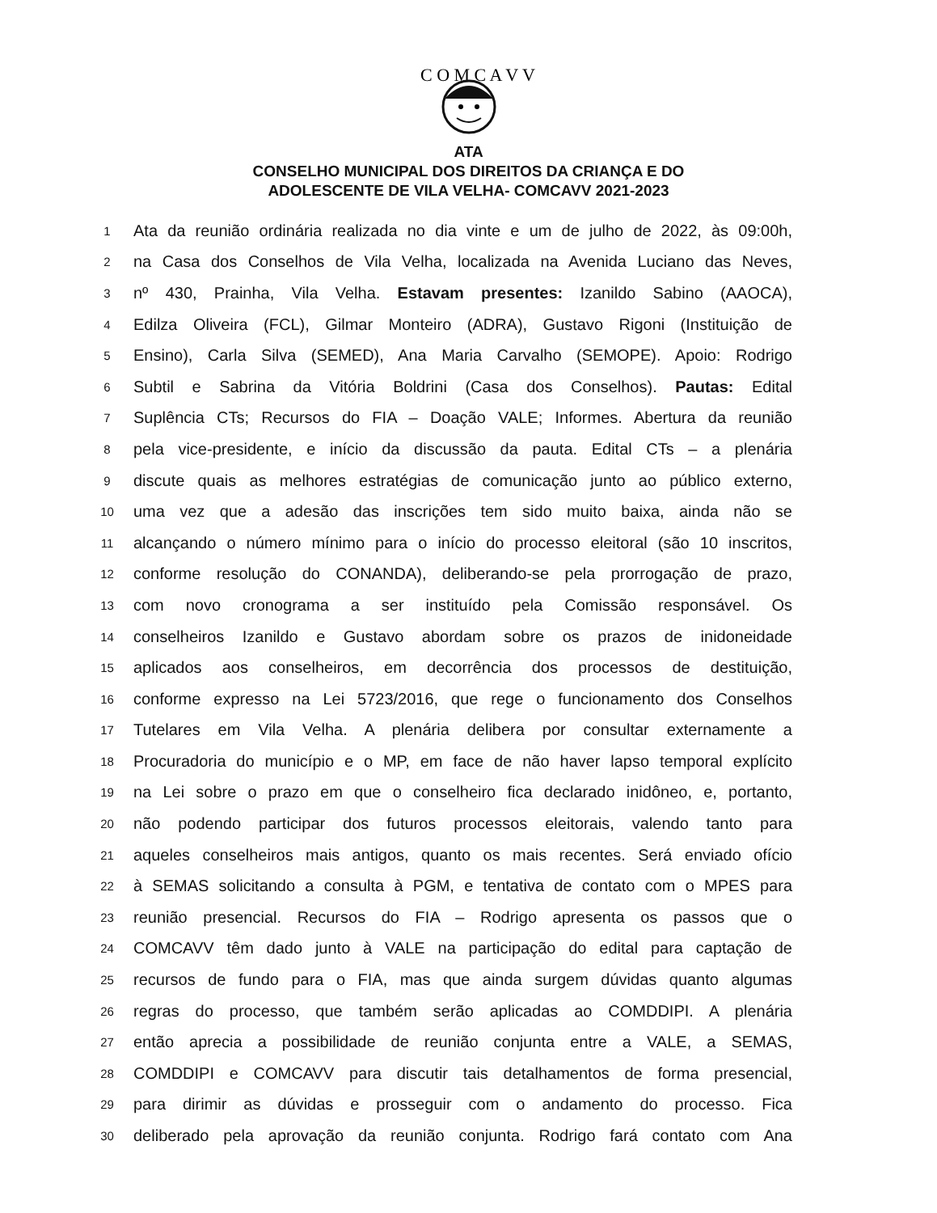C O M C A V V
ATA
CONSELHO MUNICIPAL DOS DIREITOS DA CRIANÇA E DO
ADOLESCENTE DE VILA VELHA- COMCAVV 2021-2023
1 Ata da reunião ordinária realizada no dia vinte e um de julho de 2022, às 09:00h,
2 na Casa dos Conselhos de Vila Velha, localizada na Avenida Luciano das Neves,
3 nº 430, Prainha, Vila Velha. Estavam presentes: Izanildo Sabino (AAOCA),
4 Edilza Oliveira (FCL), Gilmar Monteiro (ADRA), Gustavo Rigoni (Instituição de
5 Ensino), Carla Silva (SEMED), Ana Maria Carvalho (SEMOPE). Apoio: Rodrigo
6 Subtil e Sabrina da Vitória Boldrini (Casa dos Conselhos). Pautas: Edital
7 Suplência CTs; Recursos do FIA – Doação VALE; Informes. Abertura da reunião
8 pela vice-presidente, e início da discussão da pauta. Edital CTs – a plenária
9 discute quais as melhores estratégias de comunicação junto ao público externo,
10 uma vez que a adesão das inscrições tem sido muito baixa, ainda não se
11 alcançando o número mínimo para o início do processo eleitoral (são 10 inscritos,
12 conforme resolução do CONANDA), deliberando-se pela prorrogação de prazo,
13 com novo cronograma a ser instituído pela Comissão responsável. Os
14 conselheiros Izanildo e Gustavo abordam sobre os prazos de inidoneidade
15 aplicados aos conselheiros, em decorrência dos processos de destituição,
16 conforme expresso na Lei 5723/2016, que rege o funcionamento dos Conselhos
17 Tutelares em Vila Velha. A plenária delibera por consultar externamente a
18 Procuradoria do município e o MP, em face de não haver lapso temporal explícito
19 na Lei sobre o prazo em que o conselheiro fica declarado inidôneo, e, portanto,
20 não podendo participar dos futuros processos eleitorais, valendo tanto para
21 aqueles conselheiros mais antigos, quanto os mais recentes. Será enviado ofício
22 à SEMAS solicitando a consulta à PGM, e tentativa de contato com o MPES para
23 reunião presencial. Recursos do FIA – Rodrigo apresenta os passos que o
24 COMCAVV têm dado junto à VALE na participação do edital para captação de
25 recursos de fundo para o FIA, mas que ainda surgem dúvidas quanto algumas
26 regras do processo, que também serão aplicadas ao COMDDIPI. A plenária
27 então aprecia a possibilidade de reunião conjunta entre a VALE, a SEMAS,
28 COMDDIPI e COMCAVV para discutir tais detalhamentos de forma presencial,
29 para dirimir as dúvidas e prosseguir com o andamento do processo. Fica
30 deliberado pela aprovação da reunião conjunta. Rodrigo fará contato com Ana